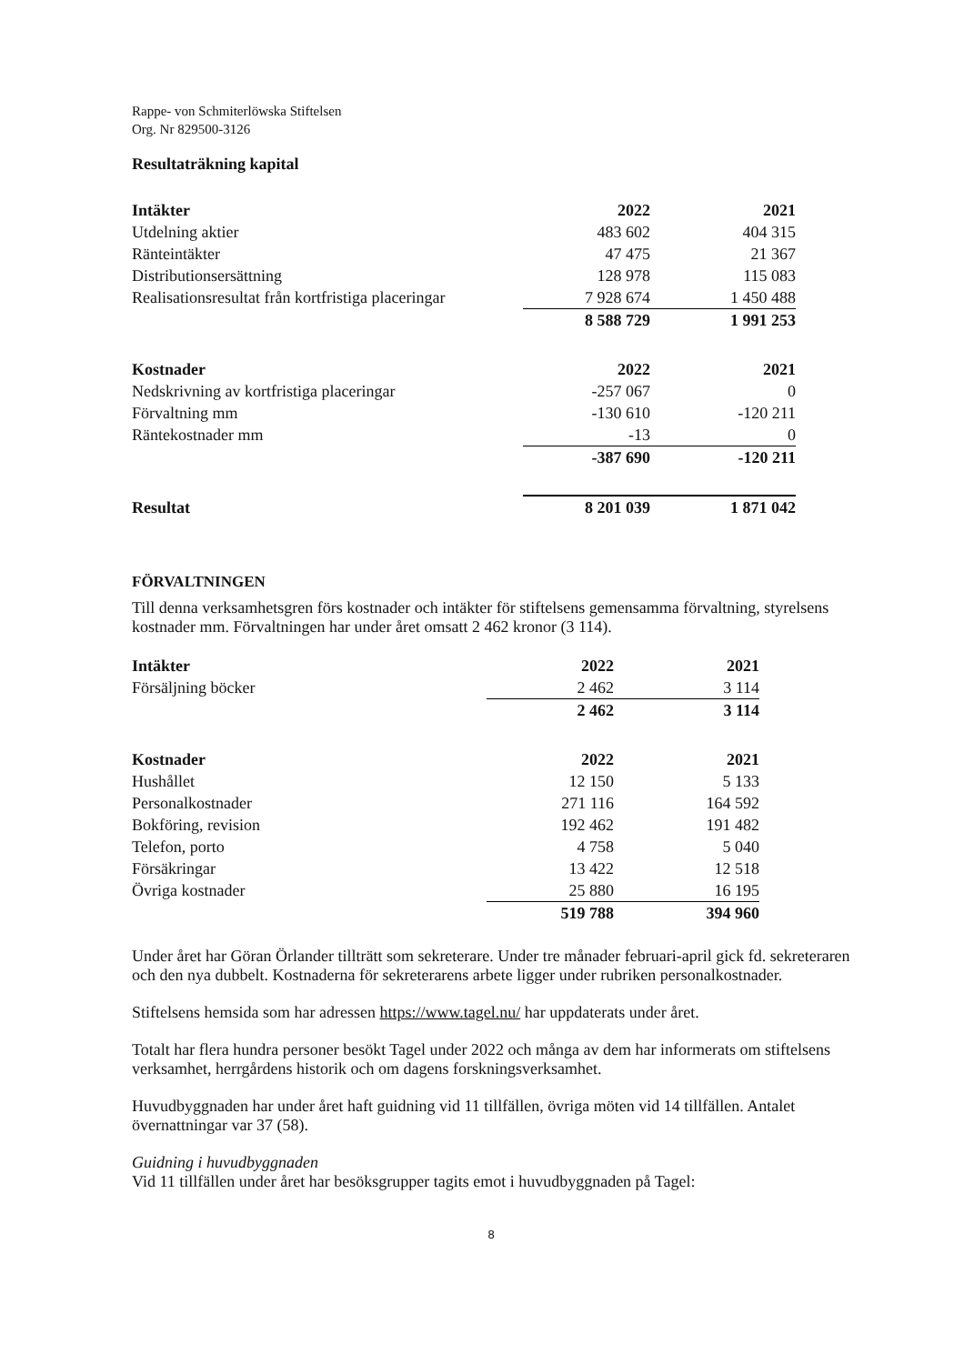Rappe- von Schmiterlöwska Stiftelsen
Org. Nr 829500-3126
Resultaträkning kapital
| Intäkter | 2022 | | 2021 |
| Utdelning aktier | 483 602 | | 404 315 |
| Ränteintäkter | 47 475 | | 21 367 |
| Distributionsersättning | 128 978 | | 115 083 |
| Realisationsresultat från kortfristiga placeringar | 7 928 674 | | 1 450 488 |
| | 8 588 729 | | 1 991 253 |
| Kostnader | 2022 | | 2021 |
| Nedskrivning av kortfristiga placeringar | -257 067 | | 0 |
| Förvaltning mm | -130 610 | | -120 211 |
| Räntekostnader mm | -13 | | 0 |
| | -387 690 | | -120 211 |
| Resultat | 8 201 039 | | 1 871 042 |
FÖRVALTNINGEN
Till denna verksamhetsgren förs kostnader och intäkter för stiftelsens gemensamma förvaltning, styrelsens kostnader mm. Förvaltningen har under året omsatt 2 462 kronor (3 114).
| Intäkter | 2022 | | 2021 |
| Försäljning böcker | 2 462 | | 3 114 |
| | 2 462 | | 3 114 |
| Kostnader | 2022 | | 2021 |
| Hushållet | 12 150 | | 5 133 |
| Personalkostnader | 271 116 | | 164 592 |
| Bokföring, revision | 192 462 | | 191 482 |
| Telefon, porto | 4 758 | | 5 040 |
| Försäkringar | 13 422 | | 12 518 |
| Övriga kostnader | 25 880 | | 16 195 |
| | 519 788 | | 394 960 |
Under året har Göran Örlander tillträtt som sekreterare. Under tre månader februari-april gick fd. sekreteraren och den nya dubbelt. Kostnaderna för sekreterarens arbete ligger under rubriken personalkostnader.
Stiftelsens hemsida som har adressen https://www.tagel.nu/ har uppdaterats under året.
Totalt har flera hundra personer besökt Tagel under 2022 och många av dem har informerats om stiftelsens verksamhet, herrgårdens historik och om dagens forskningsverksamhet.
Huvudbyggnaden har under året haft guidning vid 11 tillfällen, övriga möten vid 14 tillfällen. Antalet övernattningar var 37 (58).
Guidning i huvudbyggnaden
Vid 11 tillfällen under året har besöksgrupper tagits emot i huvudbyggnaden på Tagel:
8